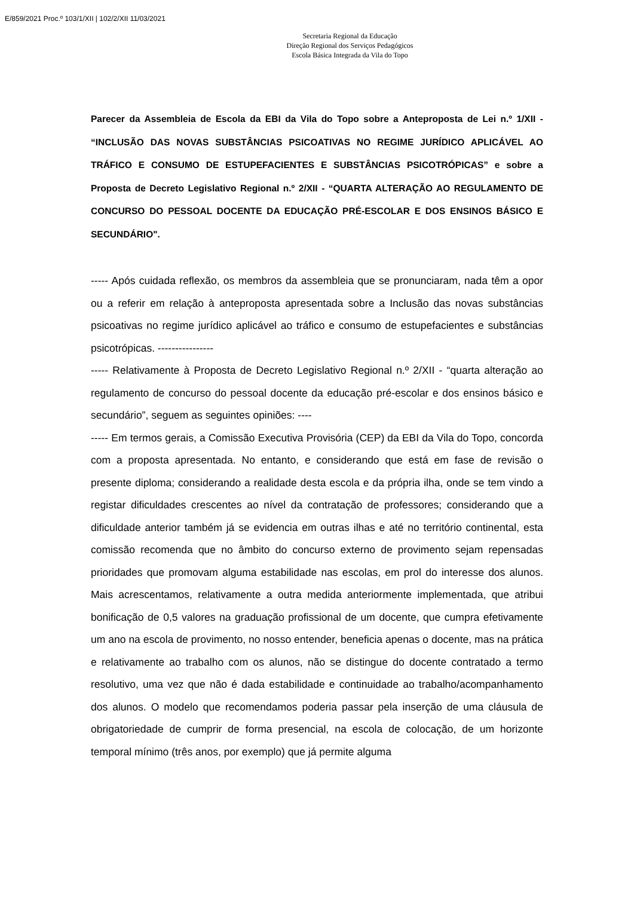E/859/2021 Proc.º 103/1/XII | 102/2/XII 11/03/2021
Secretaria Regional da Educação
Direção Regional dos Serviços Pedagógicos
Escola Básica Integrada da Vila do Topo
Parecer da Assembleia de Escola da EBI da Vila do Topo sobre a Anteproposta de Lei n.º 1/XII - “INCLUSÃO DAS NOVAS SUBSTÂNCIAS PSICOATIVAS NO REGIME JURÍDICO APLICÁVEL AO TRÁFICO E CONSUMO DE ESTUPEFACIENTES E SUBSTÂNCIAS PSICOTRÓPICAS” e sobre a Proposta de Decreto Legislativo Regional n.º 2/XII - “QUARTA ALTERAÇÃO AO REGULAMENTO DE CONCURSO DO PESSOAL DOCENTE DA EDUCAÇÃO PRÉ-ESCOLAR E DOS ENSINOS BÁSICO E SECUNDÁRIO".
----- Após cuidada reflexão, os membros da assembleia que se pronunciaram, nada têm a opor ou a referir em relação à anteproposta apresentada sobre a Inclusão das novas substâncias psicoativas no regime jurídico aplicável ao tráfico e consumo de estupefacientes e substâncias psicotrópicas. ----------------
----- Relativamente à Proposta de Decreto Legislativo Regional n.º 2/XII - “quarta alteração ao regulamento de concurso do pessoal docente da educação pré-escolar e dos ensinos básico e secundário”, seguem as seguintes opiniões: ----
----- Em termos gerais, a Comissão Executiva Provisória (CEP) da EBI da Vila do Topo, concorda com a proposta apresentada. No entanto, e considerando que está em fase de revisão o presente diploma; considerando a realidade desta escola e da própria ilha, onde se tem vindo a registar dificuldades crescentes ao nível da contratação de professores; considerando que a dificuldade anterior também já se evidencia em outras ilhas e até no território continental, esta comissão recomenda que no âmbito do concurso externo de provimento sejam repensadas prioridades que promovam alguma estabilidade nas escolas, em prol do interesse dos alunos. Mais acrescentamos, relativamente a outra medida anteriormente implementada, que atribui bonificação de 0,5 valores na graduação profissional de um docente, que cumpra efetivamente um ano na escola de provimento, no nosso entender, beneficia apenas o docente, mas na prática e relativamente ao trabalho com os alunos, não se distingue do docente contratado a termo resolutivo, uma vez que não é dada estabilidade e continuidade ao trabalho/acompanhamento dos alunos. O modelo que recomendamos poderia passar pela inserção de uma cláusula de obrigatoriedade de cumprir de forma presencial, na escola de colocação, de um horizonte temporal mínimo (três anos, por exemplo) que já permite alguma